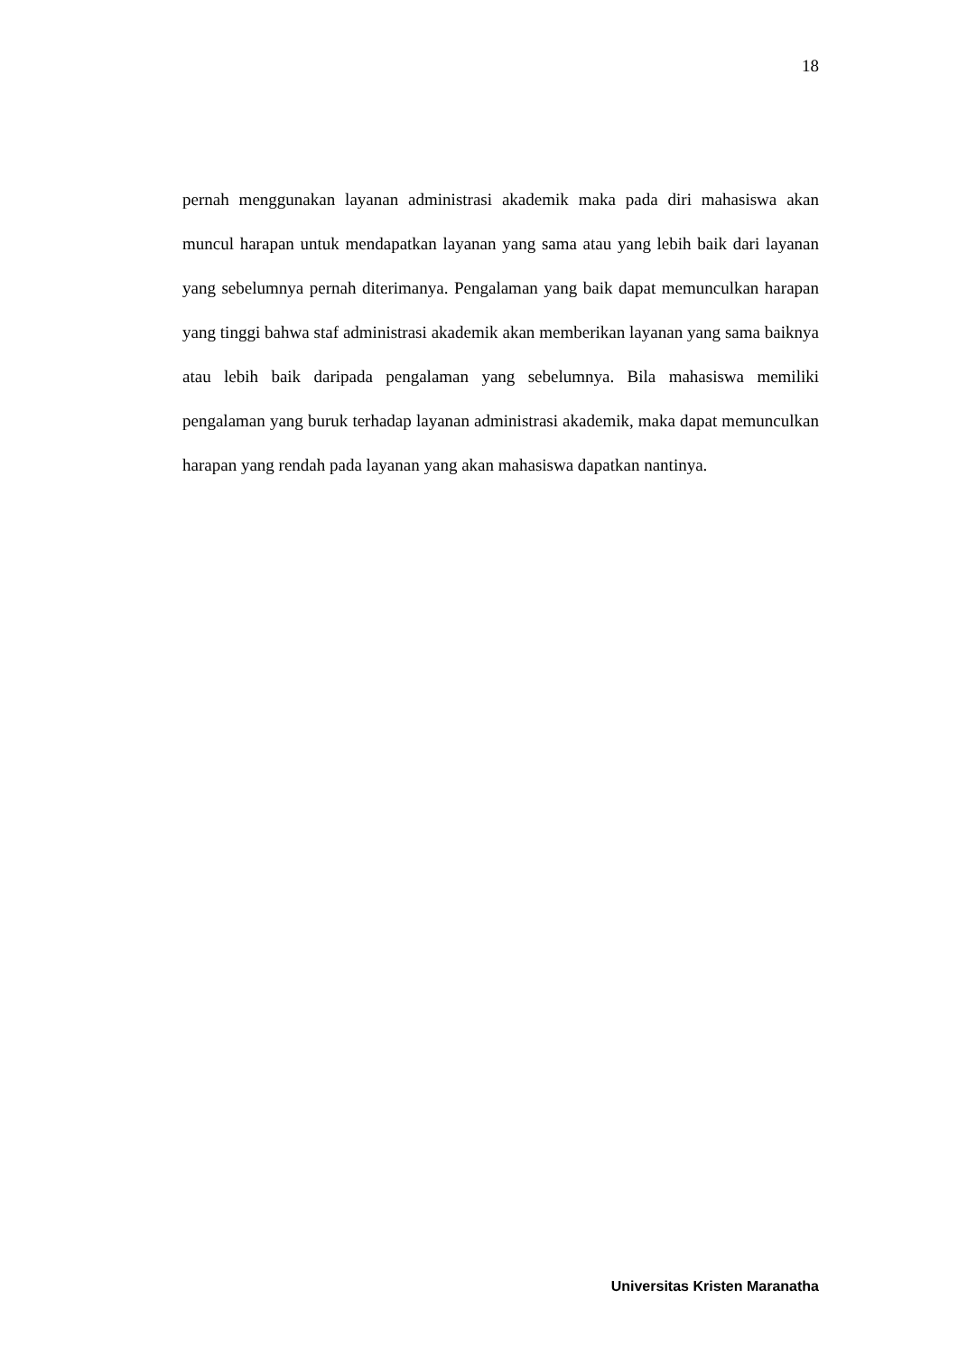18
pernah menggunakan layanan administrasi akademik maka pada diri mahasiswa akan muncul harapan untuk mendapatkan layanan yang sama atau yang lebih baik dari layanan yang sebelumnya pernah diterimanya. Pengalaman yang baik dapat memunculkan harapan yang tinggi bahwa staf administrasi akademik akan memberikan layanan yang sama baiknya atau lebih baik daripada pengalaman yang sebelumnya. Bila mahasiswa memiliki pengalaman yang buruk terhadap layanan administrasi akademik, maka dapat memunculkan harapan yang rendah pada layanan yang akan mahasiswa dapatkan nantinya.
Universitas Kristen Maranatha